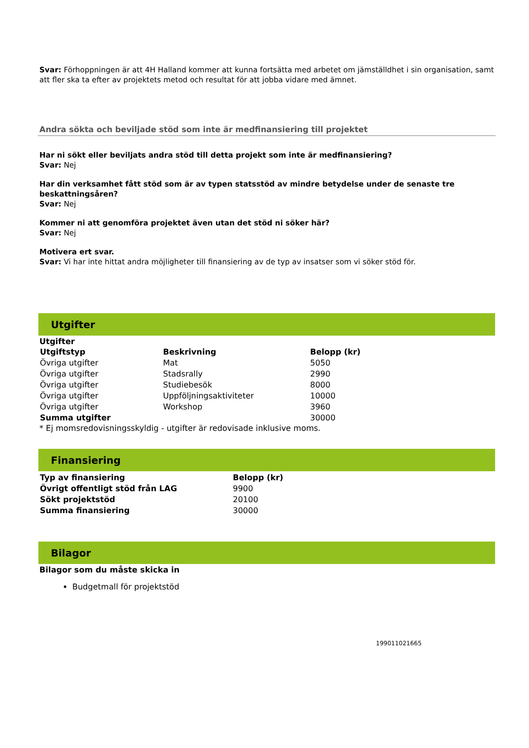Svar: Förhoppningen är att 4H Halland kommer att kunna fortsätta med arbetet om jämställdhet i sin organisation, samt att fler ska ta efter av projektets metod och resultat för att jobba vidare med ämnet.
Andra sökta och beviljade stöd som inte är medfinansiering till projektet
Har ni sökt eller beviljats andra stöd till detta projekt som inte är medfinansiering?
Svar: Nej
Har din verksamhet fått stöd som är av typen statsstöd av mindre betydelse under de senaste tre beskattningsåren?
Svar: Nej
Kommer ni att genomföra projektet även utan det stöd ni söker här?
Svar: Nej
Motivera ert svar.
Svar: Vi har inte hittat andra möjligheter till finansiering av de typ av insatser som vi söker stöd för.
Utgifter
Utgifter
| Utgiftstyp | Beskrivning | Belopp (kr) |
| --- | --- | --- |
| Övriga utgifter | Mat | 5050 |
| Övriga utgifter | Stadsrally | 2990 |
| Övriga utgifter | Studiebesök | 8000 |
| Övriga utgifter | Uppföljningsaktiviteter | 10000 |
| Övriga utgifter | Workshop | 3960 |
| Summa utgifter | | 30000 |
* Ej momsredovisningsskyldig - utgifter är redovisade inklusive moms.
Finansiering
| Typ av finansiering | Belopp (kr) |
| --- | --- |
| Övrigt offentligt stöd från LAG | 9900 |
| Sökt projektstöd | 20100 |
| Summa finansiering | 30000 |
Bilagor
Bilagor som du måste skicka in
Budgetmall för projektstöd
199011021665